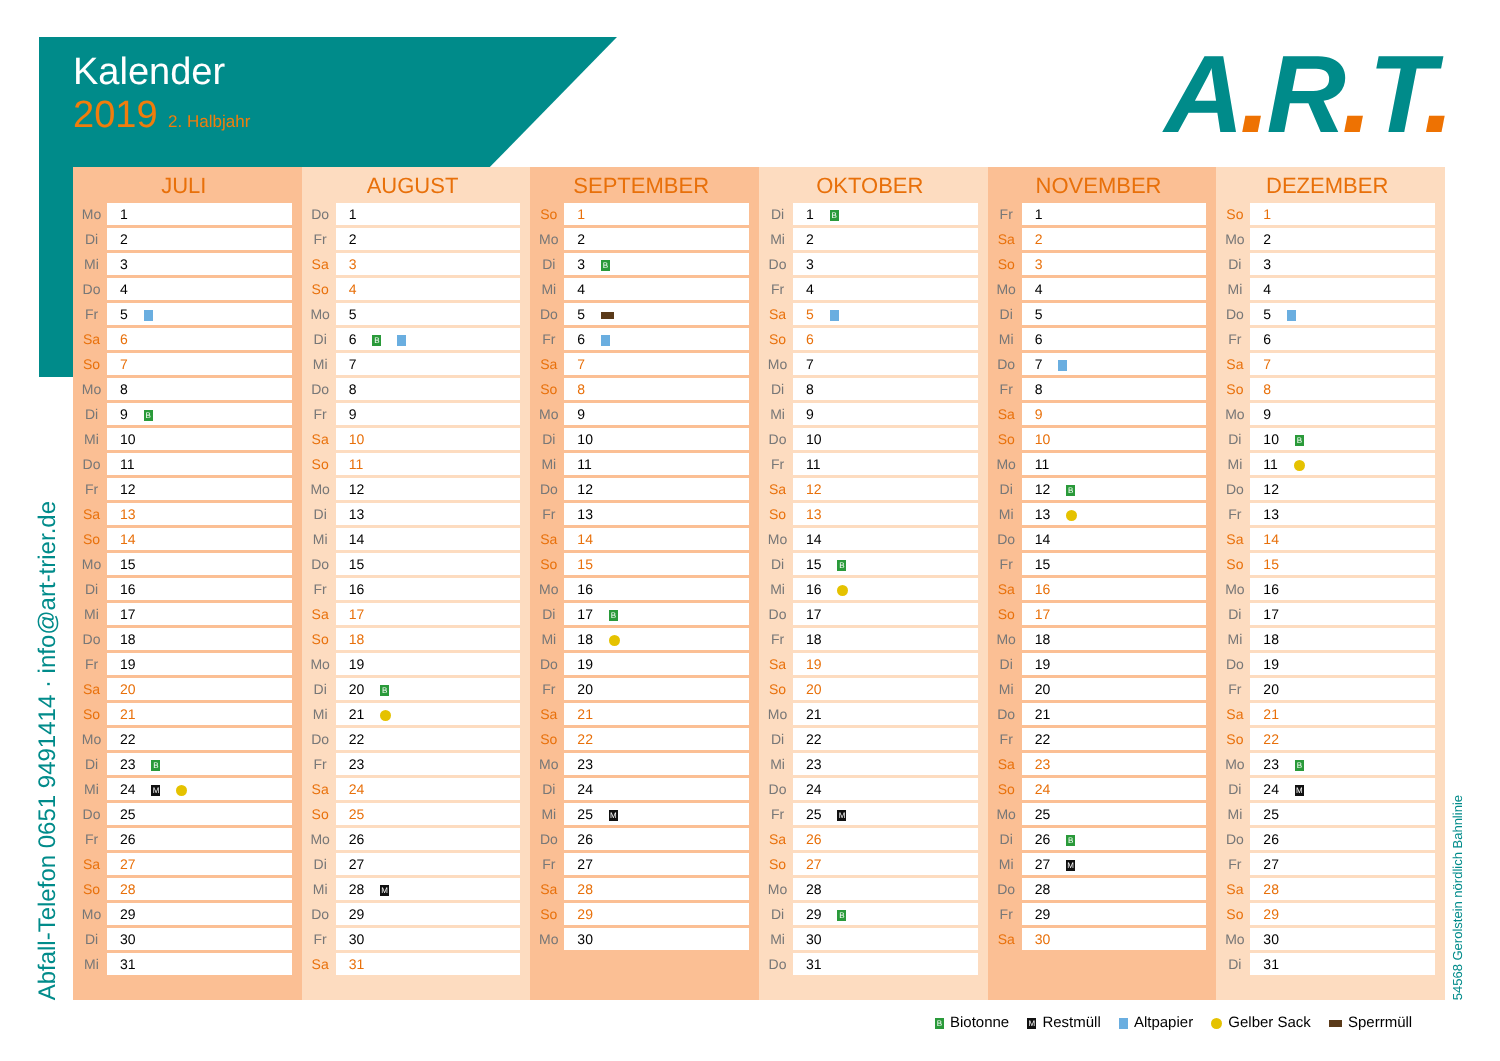Kalender
2019 2. Halbjahr
A. R. T.
Abfall-Telefon 0651 9491414 · info@art-trier.de
JULI
| Mo | 1 |
| Di | 2 |
| Mi | 3 |
| Do | 4 |
| Fr | 5 |
| Sa | 6 |
| So | 7 |
| Mo | 8 |
| Di | 9 B |
| Mi | 10 |
| Do | 11 |
| Fr | 12 |
| Sa | 13 |
| So | 14 |
| Mo | 15 |
| Di | 16 |
| Mi | 17 |
| Do | 18 |
| Fr | 19 |
| Sa | 20 |
| So | 21 |
| Mo | 22 |
| Di | 23 B |
| Mi | 24 M |
| Do | 25 |
| Fr | 26 |
| Sa | 27 |
| So | 28 |
| Mo | 29 |
| Di | 30 |
| Mi | 31 |
AUGUST
| Do | 1 |
| Fr | 2 |
| Sa | 3 |
| So | 4 |
| Mo | 5 |
| Di | 6 B |
| Mi | 7 |
| Do | 8 |
| Fr | 9 |
| Sa | 10 |
| So | 11 |
| Mo | 12 |
| Di | 13 |
| Mi | 14 |
| Do | 15 |
| Fr | 16 |
| Sa | 17 |
| So | 18 |
| Mo | 19 |
| Di | 20 B |
| Mi | 21 |
| Do | 22 |
| Fr | 23 |
| Sa | 24 |
| So | 25 |
| Mo | 26 |
| Di | 27 |
| Mi | 28 M |
| Do | 29 |
| Fr | 30 |
| Sa | 31 |
SEPTEMBER
| So | 1 |
| Mo | 2 |
| Di | 3 B |
| Mi | 4 |
| Do | 5 |
| Fr | 6 |
| Sa | 7 |
| So | 8 |
| Mo | 9 |
| Di | 10 |
| Mi | 11 |
| Do | 12 |
| Fr | 13 |
| Sa | 14 |
| So | 15 |
| Mo | 16 |
| Di | 17 B |
| Mi | 18 |
| Do | 19 |
| Fr | 20 |
| Sa | 21 |
| So | 22 |
| Mo | 23 |
| Di | 24 |
| Mi | 25 M |
| Do | 26 |
| Fr | 27 |
| Sa | 28 |
| So | 29 |
| Mo | 30 |
OKTOBER
| Di | 1 B |
| Mi | 2 |
| Do | 3 |
| Fr | 4 |
| Sa | 5 |
| So | 6 |
| Mo | 7 |
| Di | 8 |
| Mi | 9 |
| Do | 10 |
| Fr | 11 |
| Sa | 12 |
| So | 13 |
| Mo | 14 |
| Di | 15 B |
| Mi | 16 |
| Do | 17 |
| Fr | 18 |
| Sa | 19 |
| So | 20 |
| Mo | 21 |
| Di | 22 |
| Mi | 23 |
| Do | 24 |
| Fr | 25 M |
| Sa | 26 |
| So | 27 |
| Mo | 28 |
| Di | 29 B |
| Mi | 30 |
| Do | 31 |
NOVEMBER
| Fr | 1 |
| Sa | 2 |
| So | 3 |
| Mo | 4 |
| Di | 5 |
| Mi | 6 |
| Do | 7 |
| Fr | 8 |
| Sa | 9 |
| So | 10 |
| Mo | 11 |
| Di | 12 B |
| Mi | 13 |
| Do | 14 |
| Fr | 15 |
| Sa | 16 |
| So | 17 |
| Mo | 18 |
| Di | 19 |
| Mi | 20 |
| Do | 21 |
| Fr | 22 |
| Sa | 23 |
| So | 24 |
| Mo | 25 |
| Di | 26 B |
| Mi | 27 M |
| Do | 28 |
| Fr | 29 |
| Sa | 30 |
DEZEMBER
| So | 1 |
| Mo | 2 |
| Di | 3 |
| Mi | 4 |
| Do | 5 |
| Fr | 6 |
| Sa | 7 |
| So | 8 |
| Mo | 9 |
| Di | 10 B |
| Mi | 11 |
| Do | 12 |
| Fr | 13 |
| Sa | 14 |
| So | 15 |
| Mo | 16 |
| Di | 17 |
| Mi | 18 |
| Do | 19 |
| Fr | 20 |
| Sa | 21 |
| So | 22 |
| Mo | 23 B |
| Di | 24 M |
| Mi | 25 |
| Do | 26 |
| Fr | 27 |
| Sa | 28 |
| So | 29 |
| Mo | 30 |
| Di | 31 |
54568 Gerolstein nördlich Bahnlinie
B Biotonne M Restmüll Altpapier Gelber Sack Sperrmüll